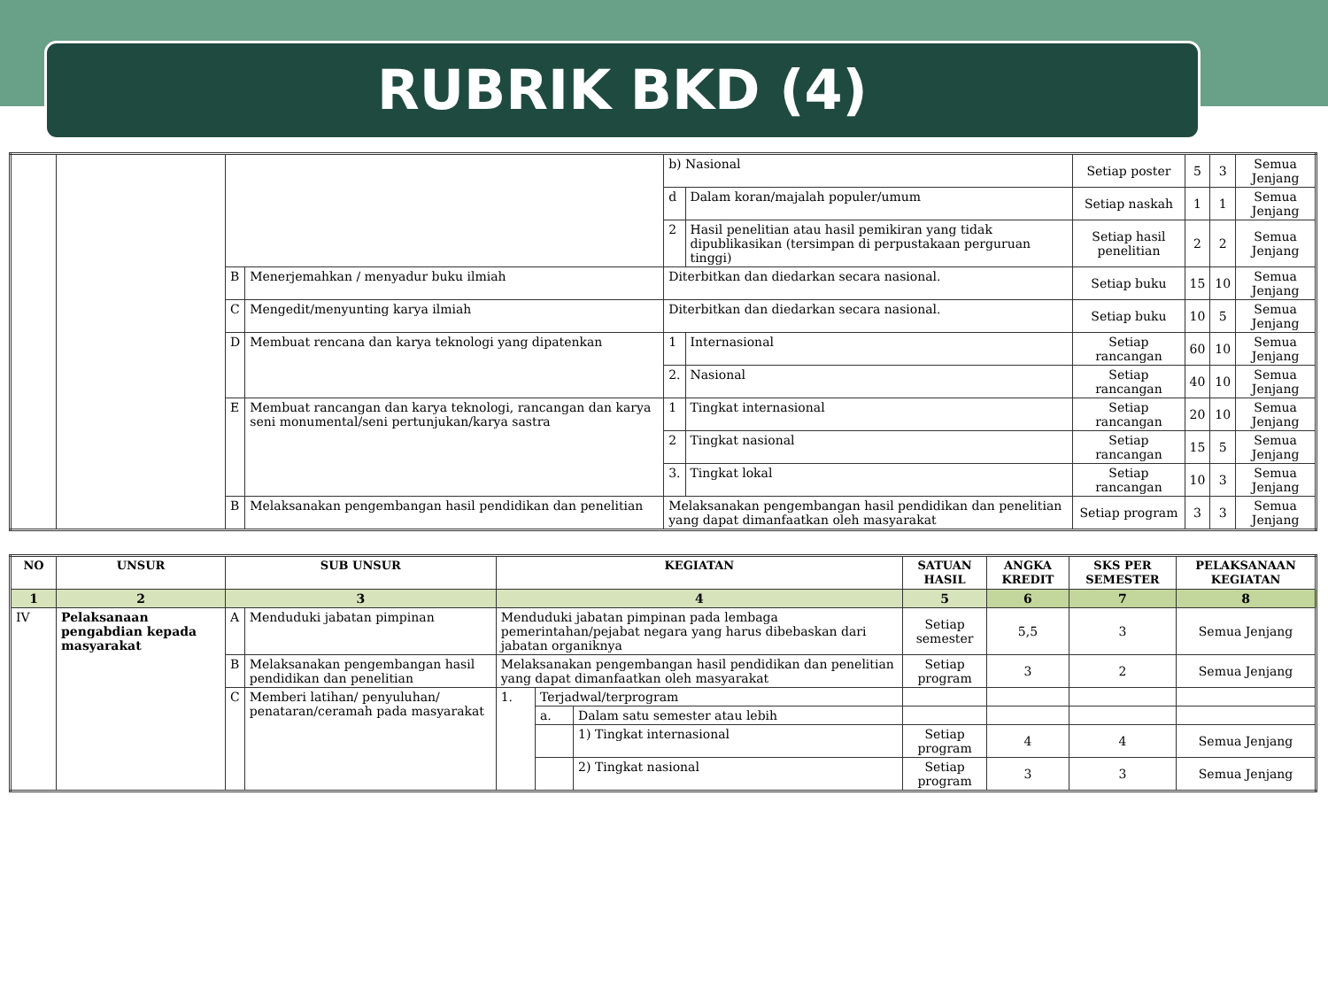RUBRIK BKD (4)
| | | | | b) Nasional | | Setiap poster | 5 | 3 | Semua Jenjang |
| | | | | d | Dalam koran/majalah populer/umum | Setiap naskah | 1 | 1 | Semua Jenjang |
| | | | | 2 | Hasil penelitian atau hasil pemikiran yang tidak dipublikasikan (tersimpan di perpustakaan perguruan tinggi) | Setiap hasil penelitian | 2 | 2 | Semua Jenjang |
| | | B | Menerjemahkan / menyadur buku ilmiah | Diterbitkan dan diedarkan secara nasional. | | Setiap buku | 15 | 10 | Semua Jenjang |
| | | C | Mengedit/menyunting karya ilmiah | Diterbitkan dan diedarkan secara nasional. | | Setiap buku | 10 | 5 | Semua Jenjang |
| | | D | Membuat rencana dan karya teknologi yang dipatenkan | 1 | Internasional | Setiap rancangan | 60 | 10 | Semua Jenjang |
| | | | | 2. | Nasional | Setiap rancangan | 40 | 10 | Semua Jenjang |
| | | E | Membuat rancangan dan karya teknologi, rancangan dan karya seni monumental/seni pertunjukan/karya sastra | 1 | Tingkat internasional | Setiap rancangan | 20 | 10 | Semua Jenjang |
| | | | | 2 | Tingkat nasional | Setiap rancangan | 15 | 5 | Semua Jenjang |
| | | | | 3. | Tingkat lokal | Setiap rancangan | 10 | 3 | Semua Jenjang |
| | | B | Melaksanakan pengembangan hasil pendidikan dan penelitian | Melaksanakan pengembangan hasil pendidikan dan penelitian yang dapat dimanfaatkan oleh masyarakat | | Setiap program | 3 | 3 | Semua Jenjang |
| NO | UNSUR | SUB UNSUR | | KEGIATAN | | | SATUAN HASIL | ANGKA KREDIT | SKS PER SEMESTER | PELAKSANAAN KEGIATAN |
| --- | --- | --- | --- | --- | --- | --- | --- | --- | --- | --- |
| 1 | 2 | 3 | | 4 | | | 5 | 6 | 7 | 8 |
| IV | Pelaksanaan pengabdian kepada masyarakat | A | Menduduki jabatan pimpinan | Menduduki jabatan pimpinan pada lembaga pemerintahan/pejabat negara yang harus dibebaskan dari jabatan organiknya | | | Setiap semester | 5,5 | 3 | Semua Jenjang |
| | | B | Melaksanakan pengembangan hasil pendidikan dan penelitian | Melaksanakan pengembangan hasil pendidikan dan penelitian yang dapat dimanfaatkan oleh masyarakat | | | Setiap program | 3 | 2 | Semua Jenjang |
| | | C | Memberi latihan/ penyuluhan/ penataran/ceramah pada masyarakat | 1. | Terjadwal/terprogram | | | | | |
| | | | | | a. | Dalam satu semester atau lebih | | | | |
| | | | | | | 1) Tingkat internasional | Setiap program | 4 | 4 | Semua Jenjang |
| | | | | | | 2) Tingkat nasional | Setiap program | 3 | 3 | Semua Jenjang |